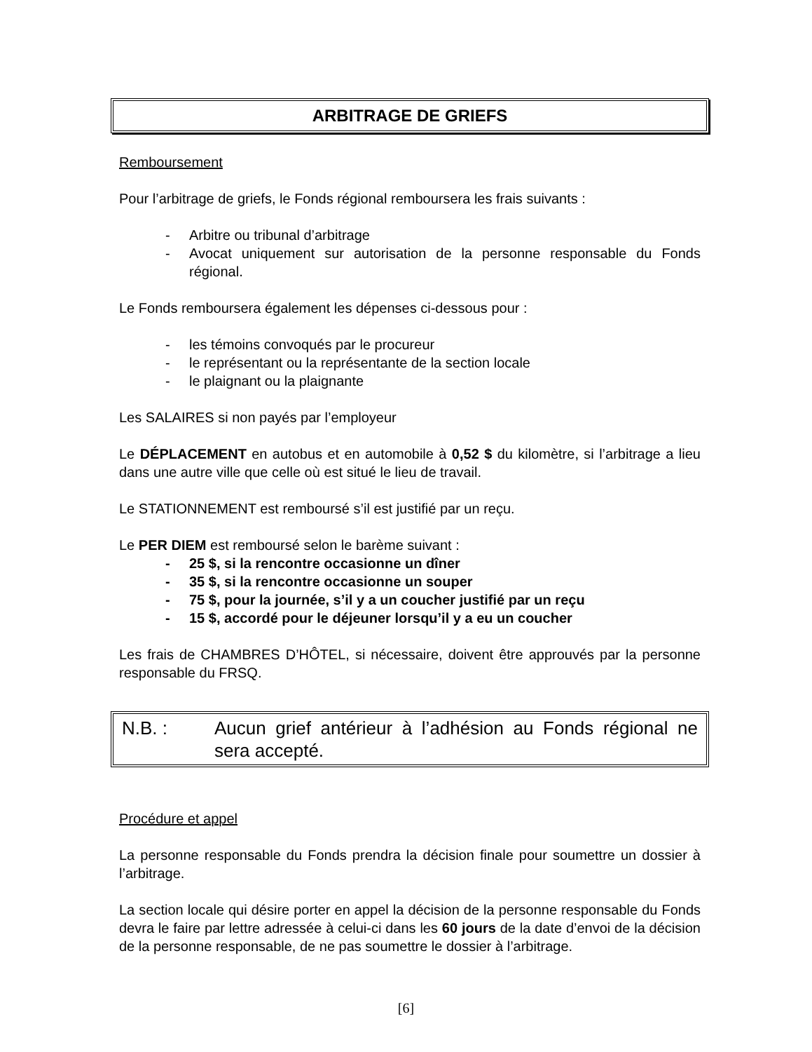ARBITRAGE DE GRIEFS
Remboursement
Pour l’arbitrage de griefs, le Fonds régional remboursera les frais suivants :
- Arbitre ou tribunal d’arbitrage
- Avocat uniquement sur autorisation de la personne responsable du Fonds régional.
Le Fonds remboursera également les dépenses ci-dessous pour :
- les témoins convoqués par le procureur
- le représentant ou la représentante de la section locale
- le plaignant ou la plaignante
Les SALAIRES si non payés par l’employeur
Le DÉPLACEMENT en autobus et en automobile à 0,52 $ du kilomètre, si l’arbitrage a lieu dans une autre ville que celle où est situé le lieu de travail.
Le STATIONNEMENT est remboursé s’il est justifié par un reçu.
Le PER DIEM est remboursé selon le barème suivant :
- 25 $, si la rencontre occasionne un dîner
- 35 $, si la rencontre occasionne un souper
- 75 $, pour la journée, s’il y a un coucher justifié par un reçu
- 15 $, accordé pour le déjeuner lorsqu’il y a eu un coucher
Les frais de CHAMBRES D’HÔTEL, si nécessaire, doivent être approuvés par la personne responsable du FRSQ.
N.B. : Aucun grief antérieur à l’adhésion au Fonds régional ne sera accepté.
Procédure et appel
La personne responsable du Fonds prendra la décision finale pour soumettre un dossier à l’arbitrage.
La section locale qui désire porter en appel la décision de la personne responsable du Fonds devra le faire par lettre adressée à celui-ci dans les 60 jours de la date d’envoi de la décision de la personne responsable, de ne pas soumettre le dossier à l’arbitrage.
[6]